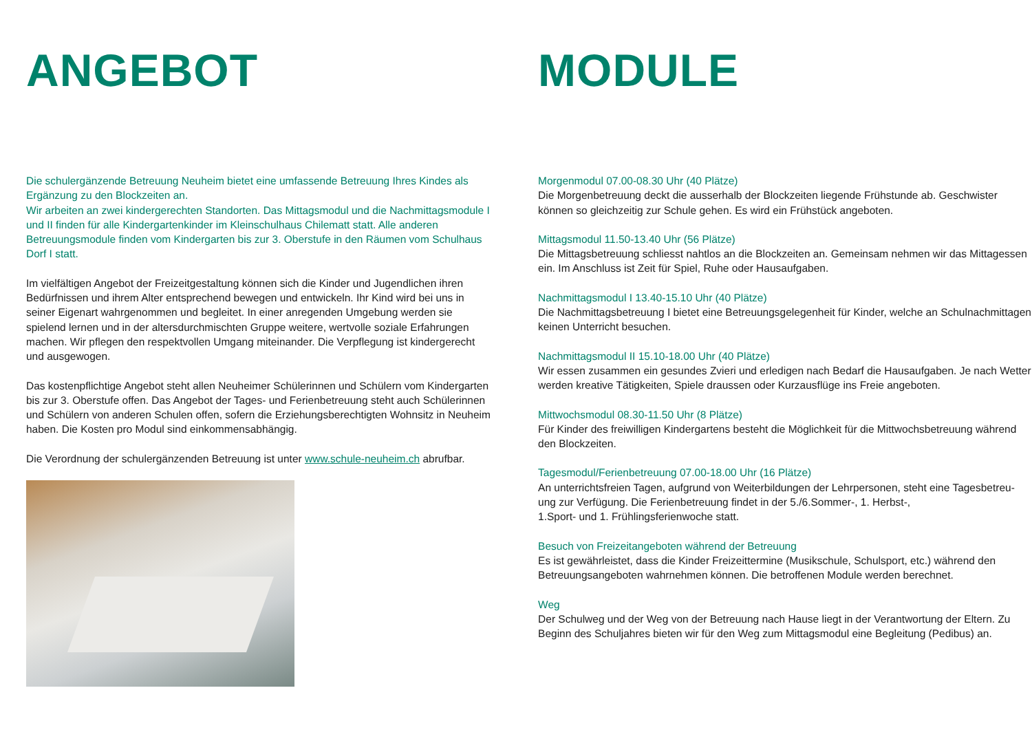ANGEBOT
Die schulergänzende Betreuung Neuheim bietet eine umfassende Betreuung Ihres Kindes als Ergänzung zu den Blockzeiten an.
Wir arbeiten an zwei kindergerechten Standorten. Das Mittagsmodul und die Nachmittagsmodule I und II finden für alle Kindergartenkinder im Kleinschulhaus Chilematt statt. Alle anderen Betreuungsmodule finden vom Kindergarten bis zur 3. Oberstufe in den Räumen vom Schulhaus Dorf I statt.
Im vielfältigen Angebot der Freizeitgestaltung können sich die Kinder und Jugendlichen ihren Bedürfnissen und ihrem Alter entsprechend bewegen und entwickeln. Ihr Kind wird bei uns in seiner Eigenart wahrgenommen und begleitet. In einer anregenden Umgebung werden sie spielend lernen und in der altersdurchmischten Gruppe weitere, wertvolle soziale Erfahrungen machen. Wir pflegen den respektvollen Umgang miteinander. Die Verpflegung ist kindergerecht und ausgewogen.
Das kostenpflichtige Angebot steht allen Neuheimer Schülerinnen und Schülern vom Kindergarten bis zur 3. Oberstufe offen. Das Angebot der Tages- und Ferienbetreuung steht auch Schülerinnen und Schülern von anderen Schulen offen, sofern die Erziehungsberechtigten Wohnsitz in Neuheim haben. Die Kosten pro Modul sind einkommensabhängig.
Die Verordnung der schulergänzenden Betreuung ist unter www.schule-neuheim.ch abrufbar.
MODULE
Morgenmodul 07.00-08.30 Uhr (40 Plätze)
Die Morgenbetreuung deckt die ausserhalb der Blockzeiten liegende Frühstunde ab. Geschwister können so gleichzeitig zur Schule gehen. Es wird ein Frühstück angeboten.
Mittagsmodul 11.50-13.40 Uhr (56 Plätze)
Die Mittagsbetreuung schliesst nahtlos an die Blockzeiten an. Gemeinsam nehmen wir das Mittagessen ein. Im Anschluss ist Zeit für Spiel, Ruhe oder Hausaufgaben.
Nachmittagsmodul I 13.40-15.10 Uhr (40 Plätze)
Die Nachmittagsbetreuung I bietet eine Betreuungsgelegenheit für Kinder, welche an Schulnachmittagen keinen Unterricht besuchen.
Nachmittagsmodul II 15.10-18.00 Uhr (40 Plätze)
Wir essen zusammen ein gesundes Zvieri und erledigen nach Bedarf die Hausaufgaben. Je nach Wetter werden kreative Tätigkeiten, Spiele draussen oder Kurzausflüge ins Freie angeboten.
Mittwochsmodul 08.30-11.50 Uhr (8 Plätze)
Für Kinder des freiwilligen Kindergartens besteht die Möglichkeit für die Mittwochsbetreuung während den Blockzeiten.
Tagesmodul/Ferienbetreuung 07.00-18.00 Uhr (16 Plätze)
An unterrichtsfreien Tagen, aufgrund von Weiterbildungen der Lehrpersonen, steht eine Tagesbetreu-ung zur Verfügung. Die Ferienbetreuung findet in der 5./6.Sommer-, 1. Herbst-,
1.Sport- und 1. Frühlingsferienwoche statt.
Besuch von Freizeitangeboten während der Betreuung
Es ist gewährleistet, dass die Kinder Freizeittermine (Musikschule, Schulsport, etc.) während den Betreuungsangeboten wahrnehmen können. Die betroffenen Module werden berechnet.
Weg
Der Schulweg und der Weg von der Betreuung nach Hause liegt in der Verantwortung der Eltern. Zu Beginn des Schuljahres bieten wir für den Weg zum Mittagsmodul eine Begleitung (Pedibus) an.